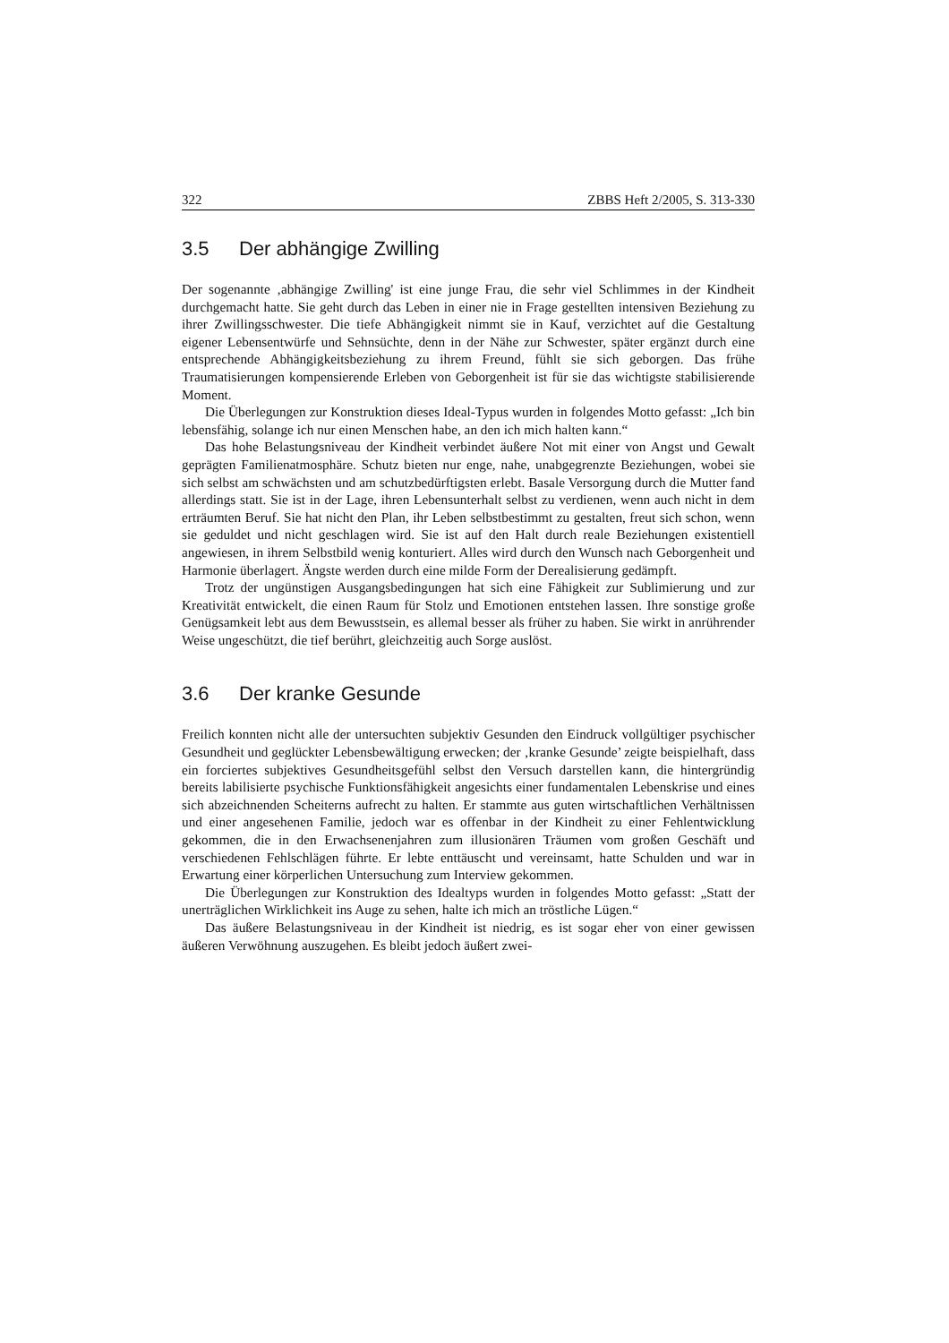322 ZBBS Heft 2/2005, S. 313-330
3.5 Der abhängige Zwilling
Der sogenannte ‚abhängige Zwilling' ist eine junge Frau, die sehr viel Schlimmes in der Kindheit durchgemacht hatte. Sie geht durch das Leben in einer nie in Frage gestellten intensiven Beziehung zu ihrer Zwillingsschwester. Die tiefe Abhängigkeit nimmt sie in Kauf, verzichtet auf die Gestaltung eigener Lebensentwürfe und Sehnsüchte, denn in der Nähe zur Schwester, später ergänzt durch eine entsprechende Abhängigkeitsbeziehung zu ihrem Freund, fühlt sie sich geborgen. Das frühe Traumatisierungen kompensierende Erleben von Geborgenheit ist für sie das wichtigste stabilisierende Moment.
Die Überlegungen zur Konstruktion dieses Ideal-Typus wurden in folgendes Motto gefasst: „Ich bin lebensfähig, solange ich nur einen Menschen habe, an den ich mich halten kann.“
Das hohe Belastungsniveau der Kindheit verbindet äußere Not mit einer von Angst und Gewalt geprägten Familienatmosphäre. Schutz bieten nur enge, nahe, unabgegrenzte Beziehungen, wobei sie sich selbst am schwächsten und am schutzbedürftigsten erlebt. Basale Versorgung durch die Mutter fand allerdings statt. Sie ist in der Lage, ihren Lebensunterhalt selbst zu verdienen, wenn auch nicht in dem erträumten Beruf. Sie hat nicht den Plan, ihr Leben selbstbestimmt zu gestalten, freut sich schon, wenn sie geduldet und nicht geschlagen wird. Sie ist auf den Halt durch reale Beziehungen existentiell angewiesen, in ihrem Selbstbild wenig konturiert. Alles wird durch den Wunsch nach Geborgenheit und Harmonie überlagert. Ängste werden durch eine milde Form der Derealisierung gedämpft.
Trotz der ungünstigen Ausgangsbedingungen hat sich eine Fähigkeit zur Sublimierung und zur Kreativität entwickelt, die einen Raum für Stolz und Emotionen entstehen lassen. Ihre sonstige große Genügsamkeit lebt aus dem Bewusstsein, es allemal besser als früher zu haben. Sie wirkt in anrührender Weise ungeschützt, die tief berührt, gleichzeitig auch Sorge auslöst.
3.6 Der kranke Gesunde
Freilich konnten nicht alle der untersuchten subjektiv Gesunden den Eindruck vollgültiger psychischer Gesundheit und geglückter Lebensbewältigung erwecken; der ‚kranke Gesunde’ zeigte beispielhaft, dass ein forciertes subjektives Gesundheitsgefühl selbst den Versuch darstellen kann, die hintergründig bereits labilisierte psychische Funktionsfähigkeit angesichts einer fundamentalen Lebenskrise und eines sich abzeichnenden Scheiterns aufrecht zu halten. Er stammte aus guten wirtschaftlichen Verhältnissen und einer angesehenen Familie, jedoch war es offenbar in der Kindheit zu einer Fehlentwicklung gekommen, die in den Erwachsenenjahren zum illusionären Träumen vom großen Geschäft und verschiedenen Fehlschlägen führte. Er lebte enttäuscht und vereinsamt, hatte Schulden und war in Erwartung einer körperlichen Untersuchung zum Interview gekommen.
Die Überlegungen zur Konstruktion des Idealtyps wurden in folgendes Motto gefasst: „Statt der unerträglichen Wirklichkeit ins Auge zu sehen, halte ich mich an tröstliche Lügen.“
Das äußere Belastungsniveau in der Kindheit ist niedrig, es ist sogar eher von einer gewissen äußeren Verwöhnung auszugehen. Es bleibt jedoch äußert zwei-